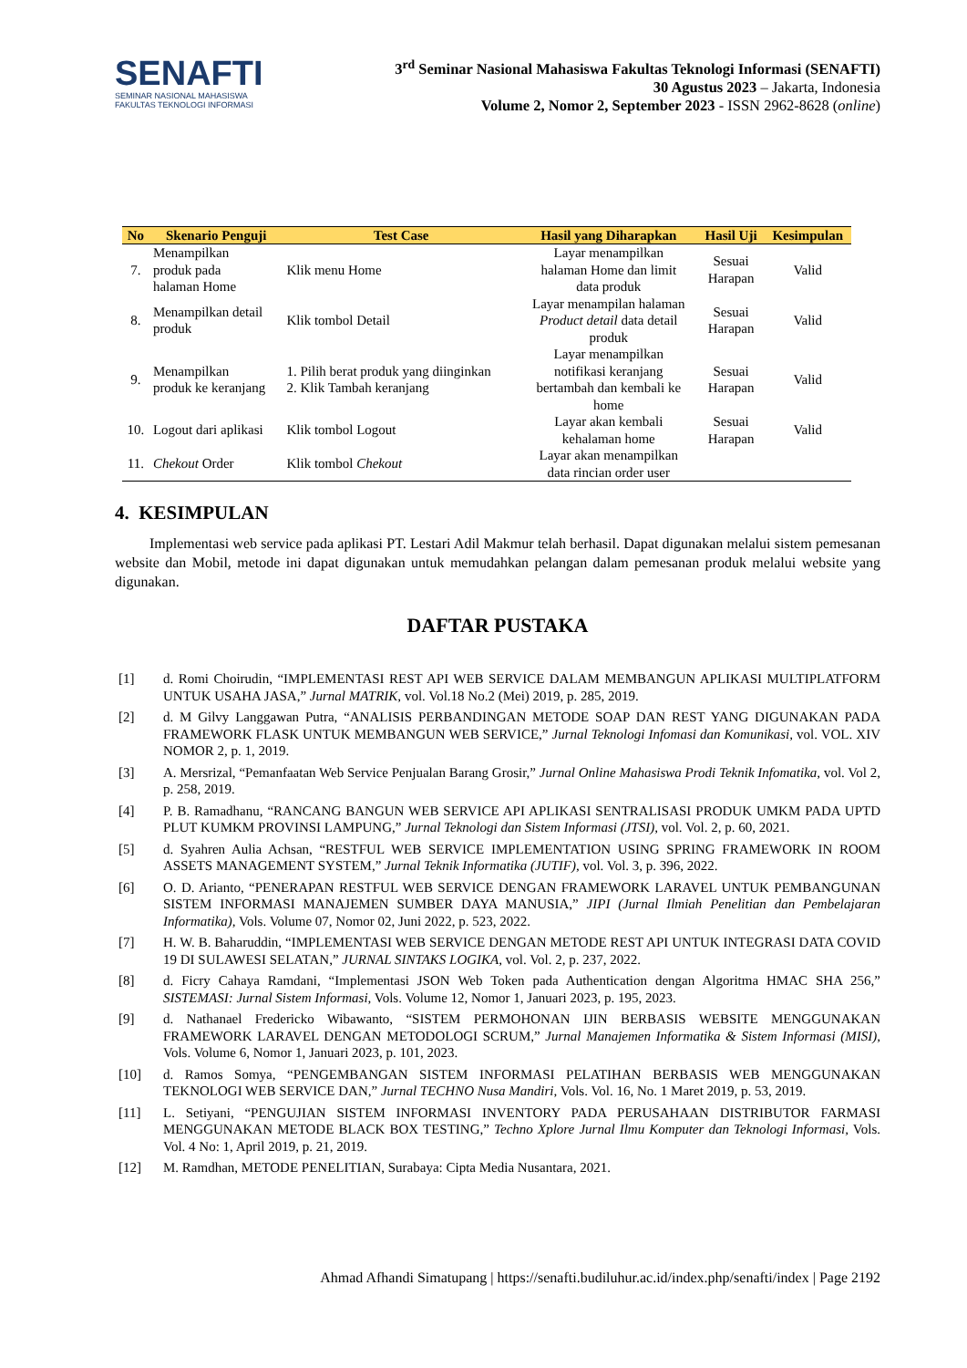SENAFTI
SEMINAR NASIONAL MAHASISWA
FAKULTAS TEKNOLOGI INFORMASI
3<sup>rd</sup> Seminar Nasional Mahasiswa Fakultas Teknologi Informasi (SENAFTI)
30 Agustus 2023 – Jakarta, Indonesia
Volume 2, Nomor 2, September 2023 - ISSN 2962-8628 (online)
| No | Skenario Penguji | Test Case | Hasil yang Diharapkan | Hasil Uji | Kesimpulan |
| --- | --- | --- | --- | --- | --- |
| 7. | Menampilkan produk pada halaman Home | Klik menu Home | Layar menampilkan halaman Home dan limit data produk | Sesuai Harapan | Valid |
| 8. | Menampilkan detail produk | Klik tombol Detail | Layar menampilan halaman Product detail data detail produk | Sesuai Harapan | Valid |
| 9. | Menampilkan produk ke keranjang | 1. Pilih berat produk yang diinginkan 2. Klik Tambah keranjang | Layar menampilkan notifikasi keranjang bertambah dan kembali ke home | Sesuai Harapan | Valid |
| 10. | Logout dari aplikasi | Klik tombol Logout | Layar akan kembali kehalaman home | Sesuai Harapan | Valid |
| 11. | Chekout Order | Klik tombol Chekout | Layar akan menampilkan data rincian order user | | |
4. KESIMPULAN
Implementasi web service pada aplikasi PT. Lestari Adil Makmur telah berhasil. Dapat digunakan melalui sistem pemesanan website dan Mobil, metode ini dapat digunakan untuk memudahkan pelangan dalam pemesanan produk melalui website yang digunakan.
DAFTAR PUSTAKA
[1] d. Romi Choirudin, “IMPLEMENTASI REST API WEB SERVICE DALAM MEMBANGUN APLIKASI MULTIPLATFORM UNTUK USAHA JASA,” Jurnal MATRIK, vol. Vol.18 No.2 (Mei) 2019, p. 285, 2019.
[2] d. M Gilvy Langgawan Putra, “ANALISIS PERBANDINGAN METODE SOAP DAN REST YANG DIGUNAKAN PADA FRAMEWORK FLASK UNTUK MEMBANGUN WEB SERVICE,” Jurnal Teknologi Infomasi dan Komunikasi, vol. VOL. XIV NOMOR 2, p. 1, 2019.
[3] A. Mersrizal, “Pemanfaatan Web Service Penjualan Barang Grosir,” Jurnal Online Mahasiswa Prodi Teknik Infomatika, vol. Vol 2, p. 258, 2019.
[4] P. B. Ramadhanu, “RANCANG BANGUN WEB SERVICE API APLIKASI SENTRALISASI PRODUK UMKM PADA UPTD PLUT KUMKM PROVINSI LAMPUNG,” Jurnal Teknologi dan Sistem Informasi (JTSI), vol. Vol. 2, p. 60, 2021.
[5] d. Syahren Aulia Achsan, “RESTFUL WEB SERVICE IMPLEMENTATION USING SPRING FRAMEWORK IN ROOM ASSETS MANAGEMENT SYSTEM,” Jurnal Teknik Informatika (JUTIF), vol. Vol. 3, p. 396, 2022.
[6] O. D. Arianto, “PENERAPAN RESTFUL WEB SERVICE DENGAN FRAMEWORK LARAVEL UNTUK PEMBANGUNAN SISTEM INFORMASI MANAJEMEN SUMBER DAYA MANUSIA,” JIPI (Jurnal Ilmiah Penelitian dan Pembelajaran Informatika), Vols. Volume 07, Nomor 02, Juni 2022, p. 523, 2022.
[7] H. W. B. Baharuddin, “IMPLEMENTASI WEB SERVICE DENGAN METODE REST API UNTUK INTEGRASI DATA COVID 19 DI SULAWESI SELATAN,” JURNAL SINTAKS LOGIKA, vol. Vol. 2, p. 237, 2022.
[8] d. Ficry Cahaya Ramdani, “Implementasi JSON Web Token pada Authentication dengan Algoritma HMAC SHA 256,” SISTEMASI: Jurnal Sistem Informasi, Vols. Volume 12, Nomor 1, Januari 2023, p. 195, 2023.
[9] d. Nathanael Fredericko Wibawanto, “SISTEM PERMOHONAN IJIN BERBASIS WEBSITE MENGGUNAKAN FRAMEWORK LARAVEL DENGAN METODOLOGI SCRUM,” Jurnal Manajemen Informatika & Sistem Informasi (MISI), Vols. Volume 6, Nomor 1, Januari 2023, p. 101, 2023.
[10] d. Ramos Somya, “PENGEMBANGAN SISTEM INFORMASI PELATIHAN BERBASIS WEB MENGGUNAKAN TEKNOLOGI WEB SERVICE DAN,” Jurnal TECHNO Nusa Mandiri, Vols. Vol. 16, No. 1 Maret 2019, p. 53, 2019.
[11] L. Setiyani, “PENGUJIAN SISTEM INFORMASI INVENTORY PADA PERUSAHAAN DISTRIBUTOR FARMASI MENGGUNAKAN METODE BLACK BOX TESTING,” Techno Xplore Jurnal Ilmu Komputer dan Teknologi Informasi, Vols. Vol. 4 No: 1, April 2019, p. 21, 2019.
[12] M. Ramdhan, METODE PENELITIAN, Surabaya: Cipta Media Nusantara, 2021.
Ahmad Afhandi Simatupang | https://senafti.budiluhur.ac.id/index.php/senafti/index | Page 2192